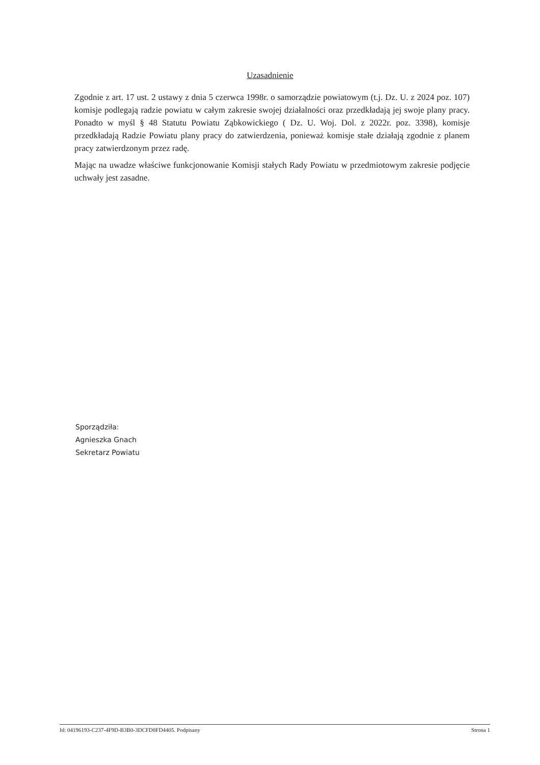Uzasadnienie
Zgodnie z art. 17 ust. 2 ustawy z dnia 5 czerwca 1998r. o samorządzie powiatowym (t.j. Dz. U. z 2024 poz. 107) komisje podlegają radzie powiatu w całym zakresie swojej działalności oraz przedkładają jej swoje plany pracy. Ponadto w myśl § 48 Statutu Powiatu Ząbkowickiego ( Dz. U. Woj. Dol. z 2022r. poz. 3398), komisje przedkładają Radzie Powiatu plany pracy do zatwierdzenia, ponieważ komisje stałe działają zgodnie z planem pracy zatwierdzonym przez radę.
Mając na uwadze właściwe funkcjonowanie Komisji stałych Rady Powiatu w przedmiotowym zakresie podjęcie uchwały jest zasadne.
Sporządziła:
Agnieszka Gnach
Sekretarz Powiatu
Id: 04196193-C237-4F9D-B3B0-3DCFD8FD4405. Podpisany Strona 1